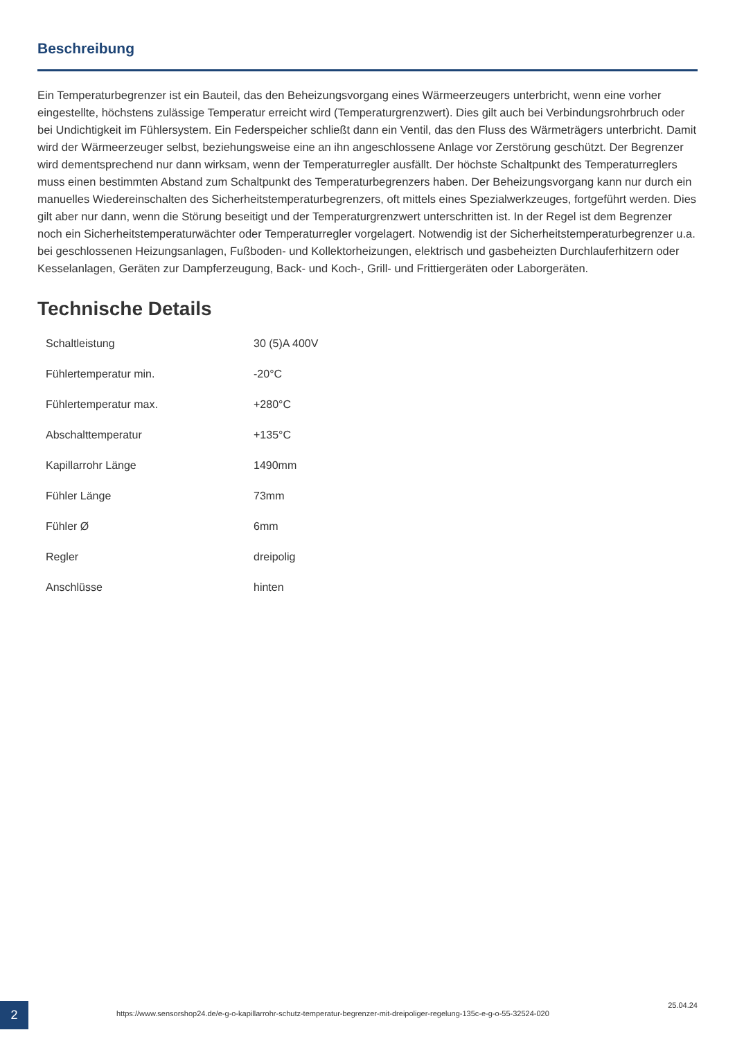Beschreibung
Ein Temperaturbegrenzer ist ein Bauteil, das den Beheizungsvorgang eines Wärmeerzeugers unterbricht, wenn eine vorher eingestellte, höchstens zulässige Temperatur erreicht wird (Temperaturgrenzwert). Dies gilt auch bei Verbindungsrohrbruch oder bei Undichtigkeit im Fühlersystem. Ein Federspeicher schließt dann ein Ventil, das den Fluss des Wärmeträgers unterbricht. Damit wird der Wärmeerzeuger selbst, beziehungsweise eine an ihn angeschlossene Anlage vor Zerstörung geschützt. Der Begrenzer wird dementsprechend nur dann wirksam, wenn der Temperaturregler ausfällt. Der höchste Schaltpunkt des Temperaturreglers muss einen bestimmten Abstand zum Schaltpunkt des Temperaturbegrenzers haben. Der Beheizungsvorgang kann nur durch ein manuelles Wiedereinschalten des Sicherheitstemperaturbegrenzers, oft mittels eines Spezialwerkzeuges, fortgeführt werden. Dies gilt aber nur dann, wenn die Störung beseitigt und der Temperaturgrenzwert unterschritten ist. In der Regel ist dem Begrenzer noch ein Sicherheitstemperaturwächter oder Temperaturregler vorgelagert. Notwendig ist der Sicherheitstemperaturbegrenzer u.a. bei geschlossenen Heizungsanlagen, Fußboden- und Kollektorheizungen, elektrisch und gasbeheizten Durchlauferhitzern oder Kesselanlagen, Geräten zur Dampferzeugung, Back- und Koch-, Grill- und Frittiergeräten oder Laborgeräten.
Technische Details
| Schaltleistung | 30 (5)A 400V |
| Fühlertemperatur min. | -20°C |
| Fühlertemperatur max. | +280°C |
| Abschalttemperatur | +135°C |
| Kapillarrohr Länge | 1490mm |
| Fühler Länge | 73mm |
| Fühler Ø | 6mm |
| Regler | dreipolig |
| Anschlüsse | hinten |
2
https://www.sensorshop24.de/e-g-o-kapillarrohr-schutz-temperatur-begrenzer-mit-dreipoliger-regelung-135c-e-g-o-55-32524-020
25.04.24